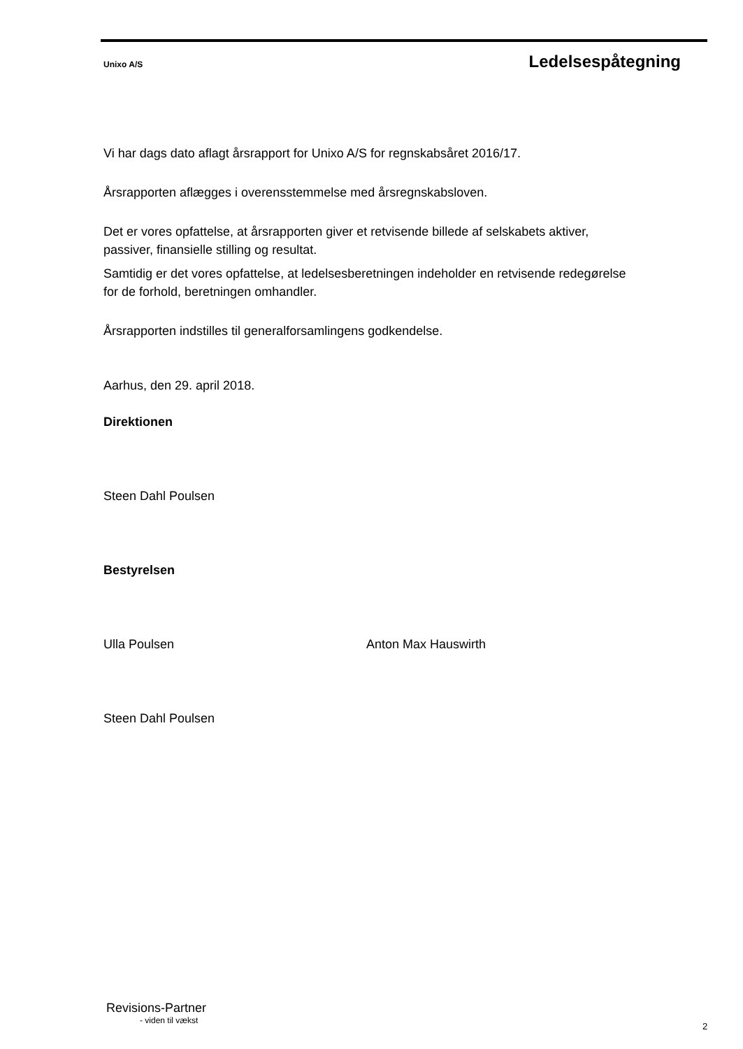Unixo A/S Ledelsespåtegning
Vi har dags dato aflagt årsrapport for Unixo A/S for regnskabsåret 2016/17.
Årsrapporten aflægges i overensstemmelse med årsregnskabsloven.
Det er vores opfattelse, at årsrapporten giver et retvisende billede af selskabets aktiver, passiver, finansielle stilling og resultat.
Samtidig er det vores opfattelse, at ledelsesberetningen indeholder en retvisende redegørelse for de forhold, beretningen omhandler.
Årsrapporten indstilles til generalforsamlingens godkendelse.
Aarhus, den 29. april 2018.
Direktionen
Steen Dahl Poulsen
Bestyrelsen
Ulla Poulsen Anton Max Hauswirth
Steen Dahl Poulsen
Revisions-Partner
- viden til vækst
2